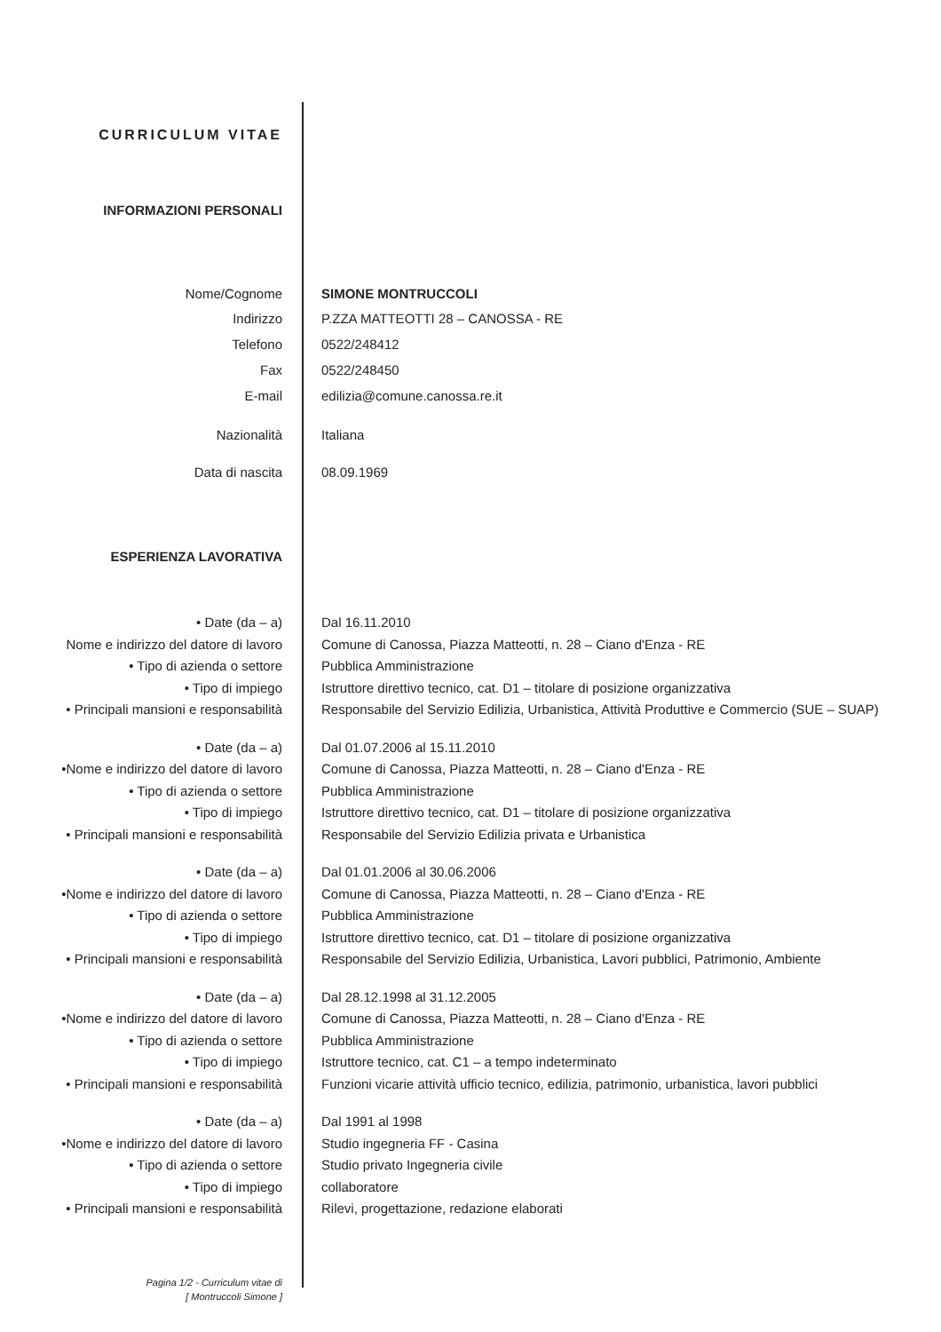CURRICULUM VITAE
INFORMAZIONI PERSONALI
Nome/Cognome SIMONE MONTRUCCOLI
Indirizzo P.ZZA MATTEOTTI 28 – CANOSSA - RE
Telefono 0522/248412
Fax 0522/248450
E-mail edilizia@comune.canossa.re.it
Nazionalità Italiana
Data di nascita 08.09.1969
ESPERIENZA LAVORATIVA
• Date (da – a) Dal 16.11.2010
Nome e indirizzo del datore di lavoro
Comune di Canossa, Piazza Matteotti, n. 28 – Ciano d'Enza - RE
• Tipo di azienda o settore Pubblica Amministrazione
• Tipo di impiego Istruttore direttivo tecnico, cat. D1 – titolare di posizione organizzativa
• Principali mansioni e responsabilità
Responsabile del Servizio Edilizia, Urbanistica, Attività Produttive e Commercio (SUE – SUAP)
• Date (da – a) Dal 01.07.2006 al 15.11.2010
•Nome e indirizzo del datore di lavoro
Comune di Canossa, Piazza Matteotti, n. 28 – Ciano d'Enza - RE
• Tipo di azienda o settore Pubblica Amministrazione
• Tipo di impiego Istruttore direttivo tecnico, cat. D1 – titolare di posizione organizzativa
• Principali mansioni e responsabilità
Responsabile del Servizio Edilizia privata e Urbanistica
• Date (da – a) Dal 01.01.2006 al 30.06.2006
•Nome e indirizzo del datore di lavoro
Comune di Canossa, Piazza Matteotti, n. 28 – Ciano d'Enza - RE
• Tipo di azienda o settore Pubblica Amministrazione
• Tipo di impiego Istruttore direttivo tecnico, cat. D1 – titolare di posizione organizzativa
• Principali mansioni e responsabilità
Responsabile del Servizio Edilizia, Urbanistica, Lavori pubblici, Patrimonio, Ambiente
• Date (da – a) Dal 28.12.1998 al 31.12.2005
•Nome e indirizzo del datore di lavoro
Comune di Canossa, Piazza Matteotti, n. 28 – Ciano d'Enza - RE
• Tipo di azienda o settore Pubblica Amministrazione
• Tipo di impiego Istruttore tecnico, cat. C1 – a tempo indeterminato
• Principali mansioni e responsabilità
Funzioni vicarie attività ufficio tecnico, edilizia, patrimonio, urbanistica, lavori pubblici
• Date (da – a) Dal 1991 al 1998
•Nome e indirizzo del datore di lavoro
Studio ingegneria FF - Casina
• Tipo di azienda o settore Studio privato Ingegneria civile
• Tipo di impiego collaboratore
• Principali mansioni e responsabilità
Rilevi, progettazione, redazione elaborati
Pagina 1/2 - Curriculum vitae di
[ Montruccoli Simone ]